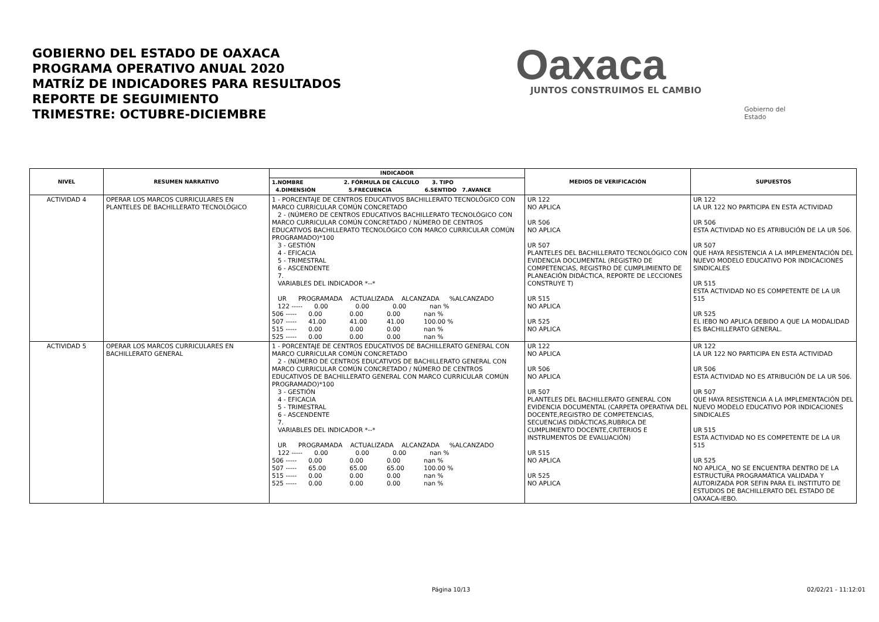GOBIERNO DEL ESTADO DE OAXACA
PROGRAMA OPERATIVO ANUAL 2020
MATRÍZ DE INDICADORES PARA RESULTADOS
REPORTE DE SEGUIMIENTO
TRIMESTRE: OCTUBRE-DICIEMBRE
Oaxaca
JUNTOS CONSTRUIMOS EL CAMBIO
Gobierno del Estado
| NIVEL | RESUMEN NARRATIVO | INDICADOR | MEDIOS DE VERIFICACIÓN | SUPUESTOS |
| --- | --- | --- | --- | --- |
| | | 1.NOMBRE 2. FÓRMULA DE CÁLCULO 3. TIPO 4.DIMENSIÓN 5.FRECUENCIA 6.SENTIDO 7.AVANCE | | |
| ACTIVIDAD 4 | OPERAR LOS MARCOS CURRICULARES EN PLANTELES DE BACHILLERATO TECNOLÓGICO | 1 - PORCENTAJE DE CENTROS EDUCATIVOS BACHILLERATO TECNOLÓGICO CON MARCO CURRICULAR COMÚN CONCRETADO 2 - (NÚMERO DE CENTROS EDUCATIVOS BACHILLERATO TECNOLÓGICO CON MARCO CURRICULAR COMÚN CONCRETADO / NÚMERO DE CENTROS EDUCATIVOS BACHILLERATO TECNOLÓGICO CON MARCO CURRICULAR COMÚN PROGRAMADO)*100 3 - GESTIÓN 4 - EFICACIA 5 - TRIMESTRAL 6 - ASCENDENTE 7. VARIABLES DEL INDICADOR *--* UR PROGRAMADA ACTUALIZADA ALCANZADA %ALCANZADO 122 ----- 0.00 0.00 0.00 nan % 506 ----- 0.00 0.00 0.00 nan % 507 ----- 41.00 41.00 41.00 100.00 % 515 ----- 0.00 0.00 0.00 nan % 525 ----- 0.00 0.00 0.00 nan % | UR 122 NO APLICA UR 506 NO APLICA UR 507 PLANTELES DEL BACHILLERATO TECNOLÓGICO CON EVIDENCIA DOCUMENTAL (REGISTRO DE COMPETENCIAS, REGISTRO DE CUMPLIMIENTO DE PLANEACIÓN DIDÁCTICA, REPORTE DE LECCIONES CONSTRUYE T) UR 515 NO APLICA UR 525 NO APLICA | UR 122 LA UR 122 NO PARTICIPA EN ESTA ACTIVIDAD UR 506 ESTA ACTIVIDAD NO ES ATRIBUCIÓN DE LA UR 506. UR 507 QUE HAYA RESISTENCIA A LA IMPLEMENTACIÓN DEL NUEVO MODELO EDUCATIVO POR INDICACIONES SINDICALES UR 515 ESTA ACTIVIDAD NO ES COMPETENTE DE LA UR 515 UR 525 EL IEBO NO APLICA DEBIDO A QUE LA MODALIDAD ES BACHILLERATO GENERAL. |
| ACTIVIDAD 5 | OPERAR LOS MARCOS CURRICULARES EN BACHILLERATO GENERAL | 1 - PORCENTAJE DE CENTROS EDUCATIVOS DE BACHILLERATO GENERAL CON MARCO CURRICULAR COMÚN CONCRETADO 2 - (NÚMERO DE CENTROS EDUCATIVOS DE BACHILLERATO GENERAL CON MARCO CURRICULAR COMÚN CONCRETADO / NÚMERO DE CENTROS EDUCATIVOS DE BACHILLERATO GENERAL CON MARCO CURRICULAR COMÚN PROGRAMADO)*100 3 - GESTIÓN 4 - EFICACIA 5 - TRIMESTRAL 6 - ASCENDENTE 7. VARIABLES DEL INDICADOR *--* UR PROGRAMADA ACTUALIZADA ALCANZADA %ALCANZADO 122 ----- 0.00 0.00 0.00 nan % 506 ----- 0.00 0.00 0.00 nan % 507 ----- 65.00 65.00 65.00 100.00 % 515 ----- 0.00 0.00 0.00 nan % 525 ----- 0.00 0.00 0.00 nan % | UR 122 NO APLICA UR 506 NO APLICA UR 507 PLANTELES DEL BACHILLERATO GENERAL CON EVIDENCIA DOCUMENTAL (CARPETA OPERATIVA DEL DOCENTE,REGISTRO DE COMPETENCIAS, SECUENCIAS DIDÁCTICAS,RUBRICA DE CUMPLIMIENTO DOCENTE,CRITERIOS E INSTRUMENTOS DE EVALUACIÓN) UR 515 NO APLICA UR 525 NO APLICA | UR 122 LA UR 122 NO PARTICIPA EN ESTA ACTIVIDAD UR 506 ESTA ACTIVIDAD NO ES ATRIBUCIÓN DE LA UR 506. UR 507 QUE HAYA RESISTENCIA A LA IMPLEMENTACIÓN DEL NUEVO MODELO EDUCATIVO POR INDICACIONES SINDICALES UR 515 ESTA ACTIVIDAD NO ES COMPETENTE DE LA UR 515 UR 525 NO APLICA_ NO SE ENCUENTRA DENTRO DE LA ESTRUCTURA PROGRAMÁTICA VALIDADA Y AUTORIZADA POR SEFIN PARA EL INSTITUTO DE ESTUDIOS DE BACHILLERATO DEL ESTADO DE OAXACA-IEBO. |
Página 10/13 02/02/21 - 11:12:01